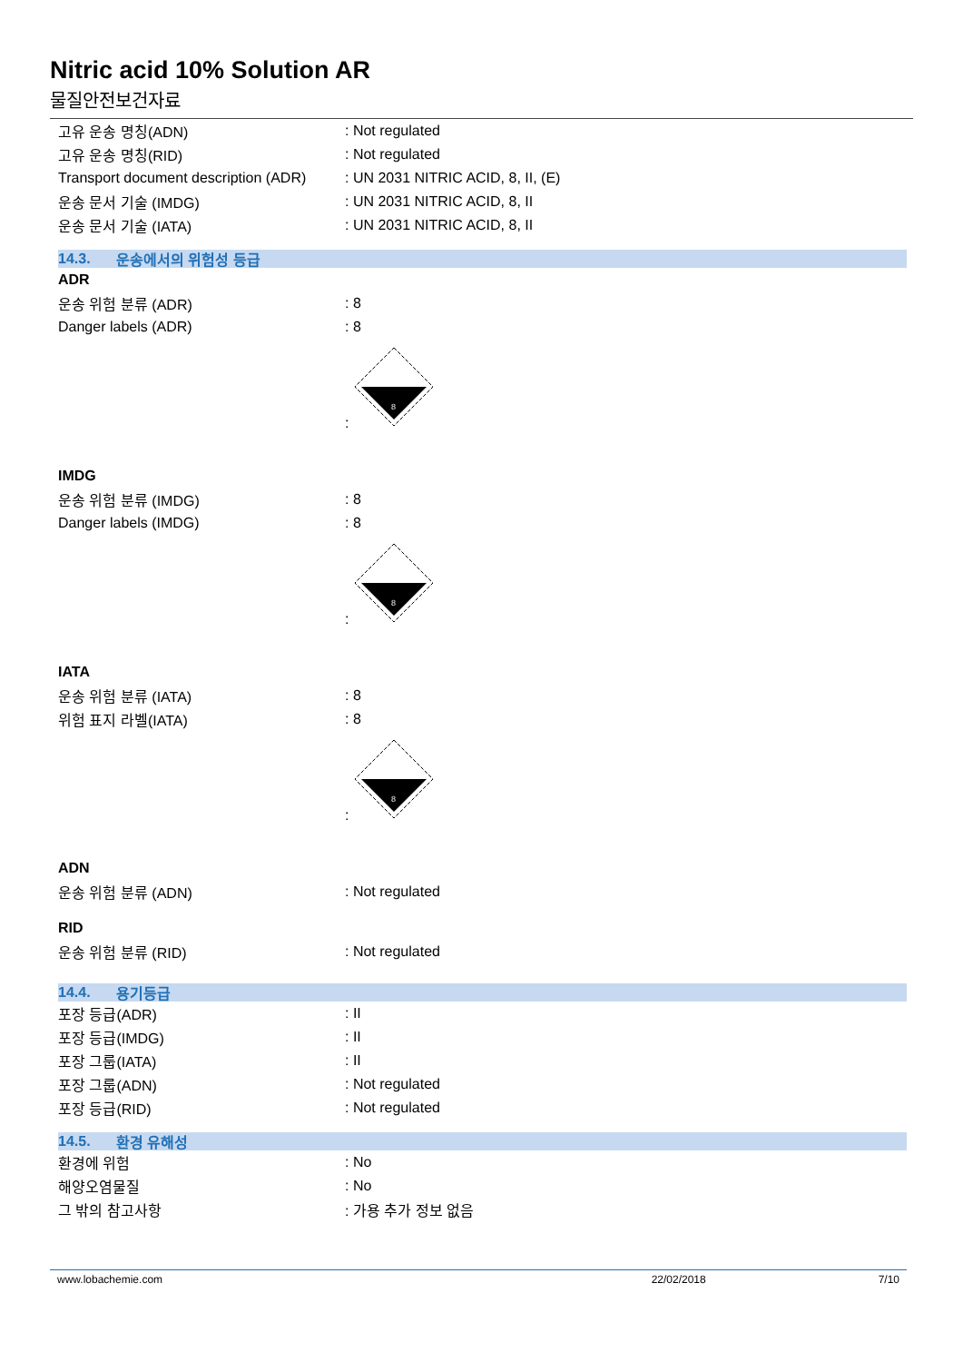Nitric acid 10% Solution AR
물질안전보건자료
고유 운송 명칭(ADN) : Not regulated
고유 운송 명칭(RID) : Not regulated
Transport document description (ADR)
: UN 2031 NITRIC ACID, 8, II, (E)
운송 문서 기술 (IMDG) : UN 2031 NITRIC ACID, 8, II
운송 문서 기술 (IATA) : UN 2031 NITRIC ACID, 8, II
14.3. 운송에서의 위험성 등급
ADR
운송 위험 분류 (ADR) : 8
Danger labels (ADR) : 8
:
8
IMDG
운송 위험 분류 (IMDG) : 8
Danger labels (IMDG) : 8
:
8
IATA
운송 위험 분류 (IATA) : 8
위험 표지 라벨(IATA) : 8
:
8
ADN
운송 위험 분류 (ADN) : Not regulated
RID
운송 위험 분류 (RID) : Not regulated
14.4. 용기등급
포장 등급(ADR) : II
포장 등급(IMDG) : II
포장 그룹(IATA) : II
포장 그룹(ADN) : Not regulated
포장 등급(RID) : Not regulated
14.5. 환경 유해성
환경에 위험 : No
해양오염물질 : No
그 밖의 참고사항 : 가용 추가 정보 없음
www.lobachemie.com 22/02/2018 7/10